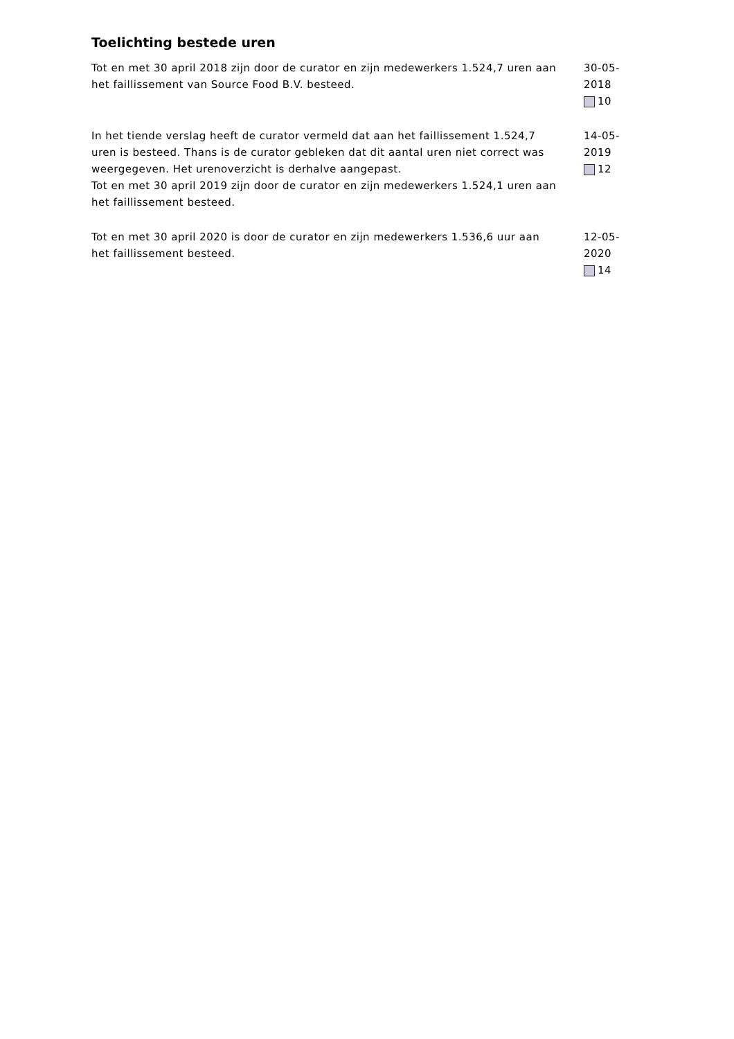Toelichting bestede uren
Tot en met 30 april 2018 zijn door de curator en zijn medewerkers 1.524,7 uren aan het faillissement van Source Food B.V. besteed.
30-05-2018
10
In het tiende verslag heeft de curator vermeld dat aan het faillissement 1.524,7 uren is besteed. Thans is de curator gebleken dat dit aantal uren niet correct was weergegeven. Het urenoverzicht is derhalve aangepast.
Tot en met 30 april 2019 zijn door de curator en zijn medewerkers 1.524,1 uren aan het faillissement besteed.
14-05-2019
12
Tot en met 30 april 2020 is door de curator en zijn medewerkers 1.536,6 uur aan het faillissement besteed.
12-05-2020
14